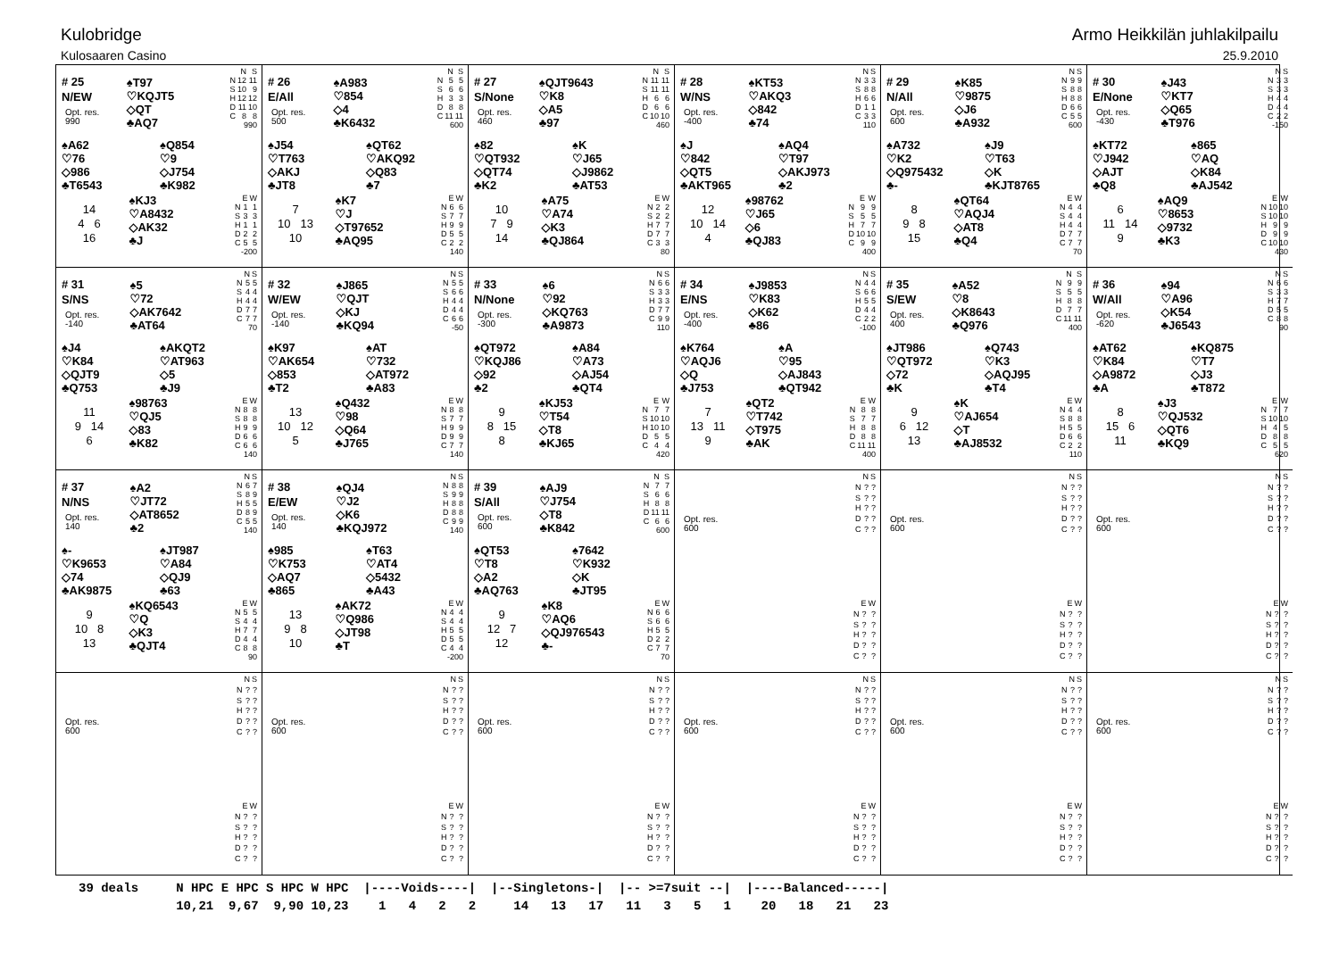Kulobridge Armo Heikkilän juhlakilpailu
Kulosaaren Casino 25.9.2010
# 25
N/EW
Opt. res.
990
♠T97
♡KQJT5
◇QT
♣AQ7
| | N | S |
| --- | --- | --- |
| N | 12 | 11 |
| S | 10 | 9 |
| H | 12 | 12 |
| D | 11 | 10 |
| C | 8 | 8 |
| 990 | | |
♠A62
♡76
◇986
♣T6543
♠Q854
♡9
◇J754
♣K982
14
4 6
16
♠KJ3
♡A8432
◇AK32
♣J
| | E | W |
| --- | --- | --- |
| N | 1 | 1 |
| S | 3 | 3 |
| H | 1 | 1 |
| D | 2 | 2 |
| C | 5 | 5 |
| -200 | | |
# 26
E/All
Opt. res.
500
♠A983
♡854
◇4
♣K6432
| | N | S |
| --- | --- | --- |
| N | 5 | 5 |
| S | 6 | 6 |
| H | 3 | 3 |
| D | 8 | 8 |
| C | 11 | 11 |
| 600 | | |
♠J54
♡T763
◇AKJ
♣JT8
♠QT62
♡AKQ92
◇Q83
♣7
7
10 13
10
♠K7
♡J
◇T97652
♣AQ95
| | E | W |
| --- | --- | --- |
| N | 6 | 6 |
| S | 7 | 7 |
| H | 9 | 9 |
| D | 5 | 5 |
| C | 2 | 2 |
| 140 | | |
# 27
S/None
Opt. res.
460
♠QJT9643
♡K8
◇A5
♣97
| | N | S |
| --- | --- | --- |
| N | 11 | 11 |
| S | 11 | 11 |
| H | 6 | 6 |
| D | 6 | 6 |
| C | 10 | 10 |
| 460 | | |
♠82
♡QT932
◇QT74
♣K2
♠K
♡J65
◇J9862
♣AT53
10
7 9
14
♠A75
♡A74
◇K3
♣QJ864
| | E | W |
| --- | --- | --- |
| N | 2 | 2 |
| S | 2 | 2 |
| H | 7 | 7 |
| D | 7 | 7 |
| C | 3 | 3 |
| 80 | | |
# 28
W/NS
Opt. res.
-400
♠KT53
♡AKQ3
◇842
♣74
| | N | S |
| --- | --- | --- |
| N | 3 | 3 |
| S | 8 | 8 |
| H | 6 | 6 |
| D | 1 | 1 |
| C | 3 | 3 |
| 110 | | |
♠J
♡842
◇QT5
♣AKT965
♠AQ4
♡T97
◇AKJ973
♣2
12
10 14
4
♠98762
♡J65
◇6
♣QJ83
| | E | W |
| --- | --- | --- |
| N | 9 | 9 |
| S | 5 | 5 |
| H | 7 | 7 |
| D | 10 | 10 |
| C | 9 | 9 |
| 400 | | |
# 29
N/All
Opt. res.
600
♠K85
♡9875
◇J6
♣A932
| | N | S |
| --- | --- | --- |
| N | 9 | 9 |
| S | 8 | 8 |
| H | 8 | 8 |
| D | 6 | 6 |
| C | 5 | 5 |
| 600 | | |
♠A732
♡K2
◇Q975432
♣-
♠J9
♡T63
◇K
♣KJT8765
8
9 8
15
♠QT64
♡AQJ4
◇AT8
♣Q4
| | E | W |
| --- | --- | --- |
| N | 4 | 4 |
| S | 4 | 4 |
| H | 4 | 4 |
| D | 7 | 7 |
| C | 7 | 7 |
| 70 | | |
# 30
E/None
Opt. res.
-430
♠J43
♡KT7
◇Q65
♣T976
| | N | S |
| --- | --- | --- |
| N | 3 | 3 |
| S | 3 | 3 |
| H | 4 | 4 |
| D | 4 | 4 |
| C | 2 | 2 |
| -150 | | |
♠KT72
♡J942
◇AJT
♣Q8
♠865
♡AQ
◇K84
♣AJ542
6
11 14
9
♠AQ9
♡8653
◇9732
♣K3
| | E | W |
| --- | --- | --- |
| N | 10 | 10 |
| S | 10 | 10 |
| H | 9 | 9 |
| D | 9 | 9 |
| C | 10 | 10 |
| 430 | | |
# 31
S/NS
Opt. res.
-140
♠5
♡72
◇AK7642
♣AT64
| | N | S |
| --- | --- | --- |
| N | 5 | 5 |
| S | 4 | 4 |
| H | 4 | 4 |
| D | 7 | 7 |
| C | 7 | 7 |
| 70 | | |
♠J4
♡K84
◇QJT9
♣Q753
♠AKQT2
♡AT963
◇5
♣J9
11
9 14
6
♠98763
♡QJ5
◇83
♣K82
| | E | W |
| --- | --- | --- |
| N | 8 | 8 |
| S | 8 | 8 |
| H | 9 | 9 |
| D | 6 | 6 |
| C | 6 | 6 |
| 140 | | |
# 32
W/EW
Opt. res.
-140
♠J865
♡QJT
◇KJ
♣KQ94
| | N | S |
| --- | --- | --- |
| N | 5 | 5 |
| S | 6 | 6 |
| H | 4 | 4 |
| D | 4 | 4 |
| C | 6 | 6 |
| -50 | | |
♠K97
♡AK654
◇853
♣T2
♠AT
♡732
◇AT972
♣A83
13
10 12
5
♠Q432
♡98
◇Q64
♣J765
| | E | W |
| --- | --- | --- |
| N | 8 | 8 |
| S | 7 | 7 |
| H | 9 | 9 |
| D | 9 | 9 |
| C | 7 | 7 |
| 140 | | |
# 33
N/None
Opt. res.
-300
♠6
♡92
◇KQ763
♣A9873
| | N | S |
| --- | --- | --- |
| N | 6 | 6 |
| S | 3 | 3 |
| H | 3 | 3 |
| D | 7 | 7 |
| C | 9 | 9 |
| 110 | | |
♠QT972
♡KQJ86
◇92
♣2
♠A84
♡A73
◇AJ54
♣QT4
9
8 15
8
♠KJ53
♡T54
◇T8
♣KJ65
| | E | W |
| --- | --- | --- |
| N | 7 | 7 |
| S | 10 | 10 |
| H | 10 | 10 |
| D | 5 | 5 |
| C | 4 | 4 |
| 420 | | |
# 34
E/NS
Opt. res.
-400
♠J9853
♡K83
◇K62
♣86
| | N | S |
| --- | --- | --- |
| N | 4 | 4 |
| S | 6 | 6 |
| H | 5 | 5 |
| D | 4 | 4 |
| C | 2 | 2 |
| -100 | | |
♠K764
♡AQJ6
◇Q
♣J753
♠A
♡95
◇AJ843
♣QT942
7
13 11
9
♠QT2
♡T742
◇T975
♣AK
| | E | W |
| --- | --- | --- |
| N | 8 | 8 |
| S | 7 | 7 |
| H | 8 | 8 |
| D | 8 | 8 |
| C | 11 | 11 |
| 400 | | |
# 35
S/EW
Opt. res.
400
♠A52
♡8
◇K8643
♣Q976
| | N | S |
| --- | --- | --- |
| N | 9 | 9 |
| S | 5 | 5 |
| H | 8 | 8 |
| D | 7 | 7 |
| C | 11 | 11 |
| 400 | | |
♠JT986
♡QT972
◇72
♣K
♠Q743
♡K3
◇AQJ95
♣T4
9
6 12
13
♠K
♡AJ654
◇T
♣AJ8532
| | E | W |
| --- | --- | --- |
| N | 4 | 4 |
| S | 8 | 8 |
| H | 5 | 5 |
| D | 6 | 6 |
| C | 2 | 2 |
| 110 | | |
# 36
W/All
Opt. res.
-620
♠94
♡A96
◇K54
♣J6543
| | N | S |
| --- | --- | --- |
| N | 6 | 6 |
| S | 3 | 3 |
| H | 7 | 7 |
| D | 5 | 5 |
| C | 8 | 8 |
| 90 | | |
♠AT62
♡K84
◇A9872
♣A
♠KQ875
♡T7
◇J3
♣T872
8
15 6
11
♠J3
♡QJ532
◇QT6
♣KQ9
| | E | W |
| --- | --- | --- |
| N | 7 | 7 |
| S | 10 | 10 |
| H | 4 | 5 |
| D | 8 | 8 |
| C | 5 | 5 |
| 620 | | |
# 37
N/NS
Opt. res.
140
♠A2
♡JT72
◇AT8652
♣2
| | N | S |
| --- | --- | --- |
| N | 6 | 7 |
| S | 8 | 9 |
| H | 5 | 5 |
| D | 8 | 9 |
| C | 5 | 5 |
| 140 | | |
♠-
♡K9653
◇74
♣AK9875
♠JT987
♡A84
◇QJ9
♣63
9
10 8
13
♠KQ6543
♡Q
◇K3
♣QJT4
| | E | W |
| --- | --- | --- |
| N | 5 | 5 |
| S | 4 | 4 |
| H | 7 | 7 |
| D | 4 | 4 |
| C | 8 | 8 |
| 90 | | |
# 38
E/EW
Opt. res.
140
♠QJ4
♡J2
◇K6
♣KQJ972
| | N | S |
| --- | --- | --- |
| N | 8 | 8 |
| S | 9 | 9 |
| H | 8 | 8 |
| D | 8 | 8 |
| C | 9 | 9 |
| 140 | | |
♠985
♡K753
◇AQ7
♣865
♠T63
♡AT4
◇5432
♣A43
13
9 8
10
♠AK72
♡Q986
◇JT98
♣T
| | E | W |
| --- | --- | --- |
| N | 4 | 4 |
| S | 4 | 4 |
| H | 5 | 5 |
| D | 5 | 5 |
| C | 4 | 4 |
| -200 | | |
# 39
S/All
Opt. res.
600
♠AJ9
♡J754
◇T8
♣K842
| | N | S |
| --- | --- | --- |
| N | 7 | 7 |
| S | 6 | 6 |
| H | 8 | 8 |
| D | 11 | 11 |
| C | 6 | 6 |
| 600 | | |
♠QT53
♡T8
◇A2
♣AQ763
♠7642
♡K932
◇K
♣JT95
9
12 7
12
♠K8
♡AQ6
◇QJ976543
♣-
| | E | W |
| --- | --- | --- |
| N | 6 | 6 |
| S | 6 | 6 |
| H | 5 | 5 |
| D | 2 | 2 |
| C | 7 | 7 |
| 70 | | |
Opt. res.
600
| | N | S |
| --- | --- | --- |
| N | ? | ? |
| S | ? | ? |
| H | ? | ? |
| D | ? | ? |
| C | ? | ? |
| | E | W |
| --- | --- | --- |
| N | ? | ? |
| S | ? | ? |
| H | ? | ? |
| D | ? | ? |
| C | ? | ? |
Opt. res.
600
| | N | S |
| --- | --- | --- |
| N | ? | ? |
| S | ? | ? |
| H | ? | ? |
| D | ? | ? |
| C | ? | ? |
| | E | W |
| --- | --- | --- |
| N | ? | ? |
| S | ? | ? |
| H | ? | ? |
| D | ? | ? |
| C | ? | ? |
Opt. res.
600
| | N | S |
| --- | --- | --- |
| N | ? | ? |
| S | ? | ? |
| H | ? | ? |
| D | ? | ? |
| C | ? | ? |
| | E | W |
| --- | --- | --- |
| N | ? | ? |
| S | ? | ? |
| H | ? | ? |
| D | ? | ? |
| C | ? | ? |
Opt. res.
600
| | N | S |
| --- | --- | --- |
| N | ? | ? |
| S | ? | ? |
| H | ? | ? |
| D | ? | ? |
| C | ? | ? |
| | E | W |
| --- | --- | --- |
| N | ? | ? |
| S | ? | ? |
| H | ? | ? |
| D | ? | ? |
| C | ? | ? |
Opt. res.
600
| | N | S |
| --- | --- | --- |
| N | ? | ? |
| S | ? | ? |
| H | ? | ? |
| D | ? | ? |
| C | ? | ? |
| | E | W |
| --- | --- | --- |
| N | ? | ? |
| S | ? | ? |
| H | ? | ? |
| D | ? | ? |
| C | ? | ? |
Opt. res.
600
| | N | S |
| --- | --- | --- |
| N | ? | ? |
| S | ? | ? |
| H | ? | ? |
| D | ? | ? |
| C | ? | ? |
| | E | W |
| --- | --- | --- |
| N | ? | ? |
| S | ? | ? |
| H | ? | ? |
| D | ? | ? |
| C | ? | ? |
Opt. res.
600
| | N | S |
| --- | --- | --- |
| N | ? | ? |
| S | ? | ? |
| H | ? | ? |
| D | ? | ? |
| C | ? | ? |
| | E | W |
| --- | --- | --- |
| N | ? | ? |
| S | ? | ? |
| H | ? | ? |
| D | ? | ? |
| C | ? | ? |
Opt. res.
600
| | N | S |
| --- | --- | --- |
| N | ? | ? |
| S | ? | ? |
| H | ? | ? |
| D | ? | ? |
| C | ? | ? |
| | E | W |
| --- | --- | --- |
| N | ? | ? |
| S | ? | ? |
| H | ? | ? |
| D | ? | ? |
| C | ? | ? |
Opt. res.
600
| | N | S |
| --- | --- | --- |
| N | ? | ? |
| S | ? | ? |
| H | ? | ? |
| D | ? | ? |
| C | ? | ? |
| | E | W |
| --- | --- | --- |
| N | ? | ? |
| S | ? | ? |
| H | ? | ? |
| D | ? | ? |
| C | ? | ? |
39 deals     N HPC E HPC S HPC W HPC  |----Voids----|  |--Singletons-|  |-- >=7suit --|  |----Balanced-----|
             10,21  9,67  9,90 10,23    1   4   2   2     14   13   17   11   3   5   1    20   18   21   23